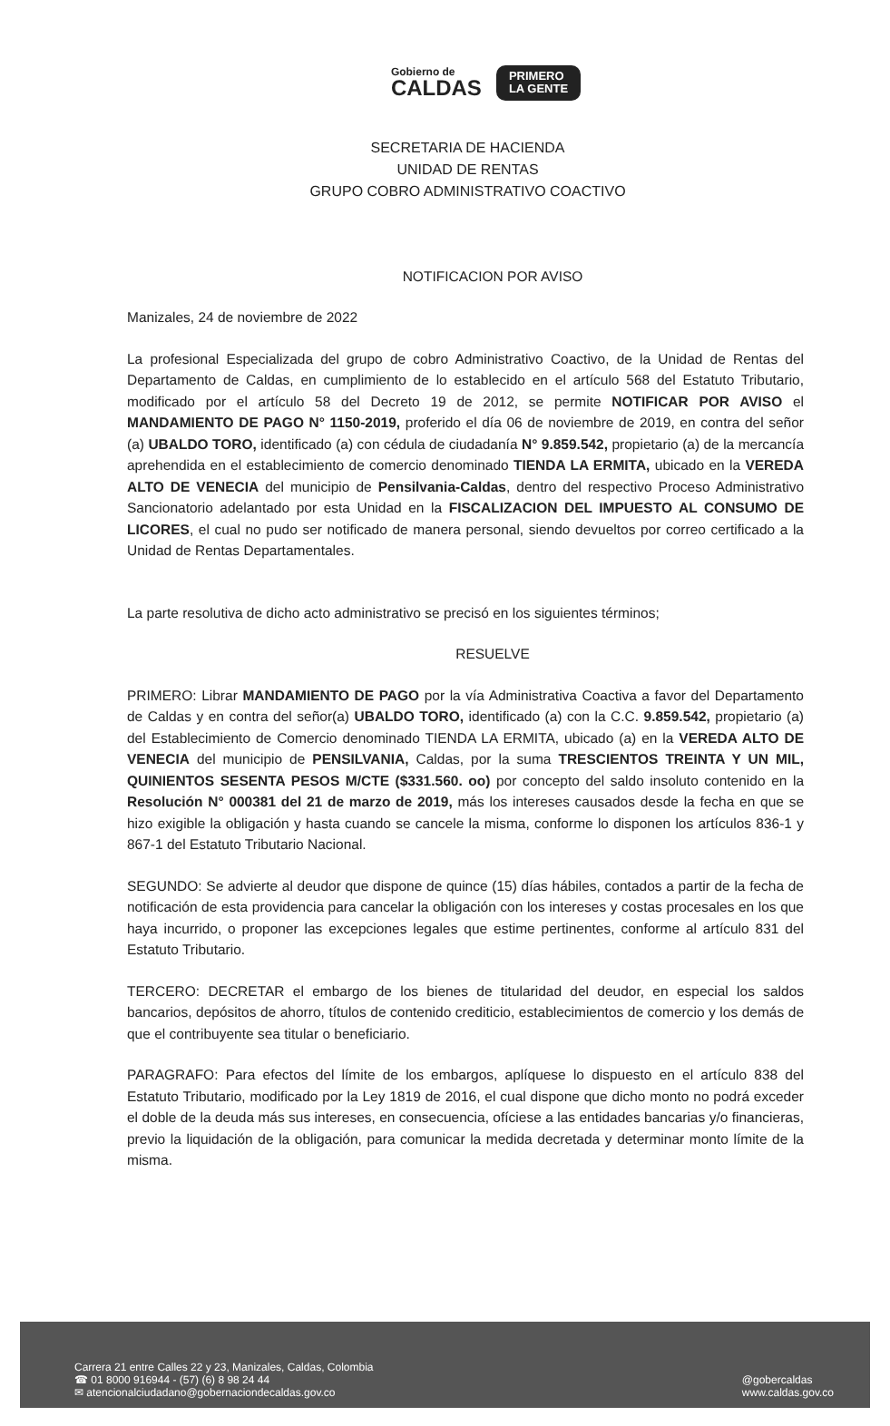Gobierno de
CALDAS
PRIMERO
LA GENTE
SECRETARIA DE HACIENDA
UNIDAD DE RENTAS
GRUPO COBRO ADMINISTRATIVO COACTIVO
NOTIFICACION POR AVISO
Manizales, 24 de noviembre de 2022
La profesional Especializada del grupo de cobro Administrativo Coactivo, de la Unidad de Rentas del Departamento de Caldas, en cumplimiento de lo establecido en el artículo 568 del Estatuto Tributario, modificado por el artículo 58 del Decreto 19 de 2012, se permite NOTIFICAR POR AVISO el MANDAMIENTO DE PAGO N° 1150-2019, proferido el día 06 de noviembre de 2019, en contra del señor (a) UBALDO TORO, identificado (a) con cédula de ciudadanía N° 9.859.542, propietario (a) de la mercancía aprehendida en el establecimiento de comercio denominado TIENDA LA ERMITA, ubicado en la VEREDA ALTO DE VENECIA del municipio de Pensilvania-Caldas, dentro del respectivo Proceso Administrativo Sancionatorio adelantado por esta Unidad en la FISCALIZACION DEL IMPUESTO AL CONSUMO DE LICORES, el cual no pudo ser notificado de manera personal, siendo devueltos por correo certificado a la Unidad de Rentas Departamentales.
La parte resolutiva de dicho acto administrativo se precisó en los siguientes términos;
RESUELVE
PRIMERO: Librar MANDAMIENTO DE PAGO por la vía Administrativa Coactiva a favor del Departamento de Caldas y en contra del señor(a) UBALDO TORO, identificado (a) con la C.C. 9.859.542, propietario (a) del Establecimiento de Comercio denominado TIENDA LA ERMITA, ubicado (a) en la VEREDA ALTO DE VENECIA del municipio de PENSILVANIA, Caldas, por la suma TRESCIENTOS TREINTA Y UN MIL, QUINIENTOS SESENTA PESOS M/CTE ($331.560. oo) por concepto del saldo insoluto contenido en la Resolución N° 000381 del 21 de marzo de 2019, más los intereses causados desde la fecha en que se hizo exigible la obligación y hasta cuando se cancele la misma, conforme lo disponen los artículos 836-1 y 867-1 del Estatuto Tributario Nacional.
SEGUNDO: Se advierte al deudor que dispone de quince (15) días hábiles, contados a partir de la fecha de notificación de esta providencia para cancelar la obligación con los intereses y costas procesales en los que haya incurrido, o proponer las excepciones legales que estime pertinentes, conforme al artículo 831 del Estatuto Tributario.
TERCERO: DECRETAR el embargo de los bienes de titularidad del deudor, en especial los saldos bancarios, depósitos de ahorro, títulos de contenido crediticio, establecimientos de comercio y los demás de que el contribuyente sea titular o beneficiario.
PARAGRAFO: Para efectos del límite de los embargos, aplíquese lo dispuesto en el artículo 838 del Estatuto Tributario, modificado por la Ley 1819 de 2016, el cual dispone que dicho monto no podrá exceder el doble de la deuda más sus intereses, en consecuencia, ofíciese a las entidades bancarias y/o financieras, previo la liquidación de la obligación, para comunicar la medida decretada y determinar monto límite de la misma.
Carrera 21 entre Calles 22 y 23, Manizales, Caldas, Colombia
☎ 01 8000 916944 - (57) (6) 8 98 24 44
✉ atencionalciudadano@gobernaciondecaldas.gov.co
@gobercaldas
www.caldas.gov.co